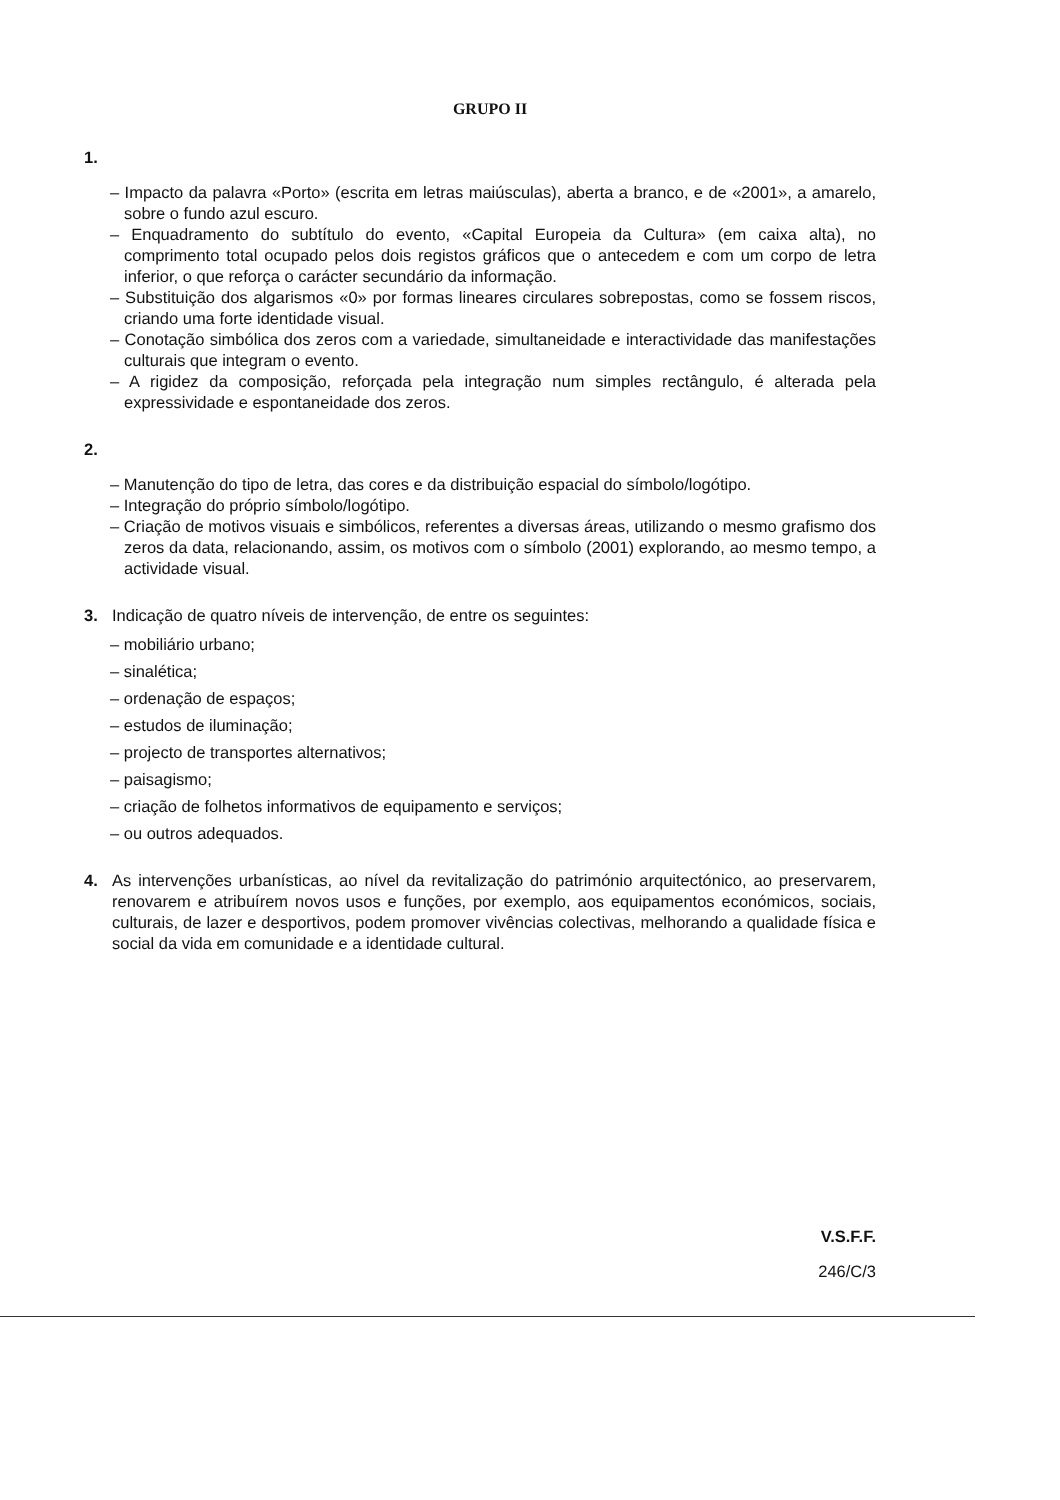GRUPO II
1.
– Impacto da palavra «Porto» (escrita em letras maiúsculas), aberta a branco, e de «2001», a amarelo, sobre o fundo azul escuro.
– Enquadramento do subtítulo do evento, «Capital Europeia da Cultura» (em caixa alta), no comprimento total ocupado pelos dois registos gráficos que o antecedem e com um corpo de letra inferior, o que reforça o carácter secundário da informação.
– Substituição dos algarismos «0» por formas lineares circulares sobrepostas, como se fossem riscos, criando uma forte identidade visual.
– Conotação simbólica dos zeros com a variedade, simultaneidade e interactividade das manifestações culturais que integram o evento.
– A rigidez da composição, reforçada pela integração num simples rectângulo, é alterada pela expressividade e espontaneidade dos zeros.
2.
– Manutenção do tipo de letra, das cores e da distribuição espacial do símbolo/logótipo.
– Integração do próprio símbolo/logótipo.
– Criação de motivos visuais e simbólicos, referentes a diversas áreas, utilizando o mesmo grafismo dos zeros da data, relacionando, assim, os motivos com o símbolo (2001) explorando, ao mesmo tempo, a actividade visual.
3. Indicação de quatro níveis de intervenção, de entre os seguintes:
– mobiliário urbano;
– sinalética;
– ordenação de espaços;
– estudos de iluminação;
– projecto de transportes alternativos;
– paisagismo;
– criação de folhetos informativos de equipamento e serviços;
– ou outros adequados.
4. As intervenções urbanísticas, ao nível da revitalização do património arquitectónico, ao preservarem, renovarem e atribuírem novos usos e funções, por exemplo, aos equipamentos económicos, sociais, culturais, de lazer e desportivos, podem promover vivências colectivas, melhorando a qualidade física e social da vida em comunidade e a identidade cultural.
V.S.F.F.
246/C/3